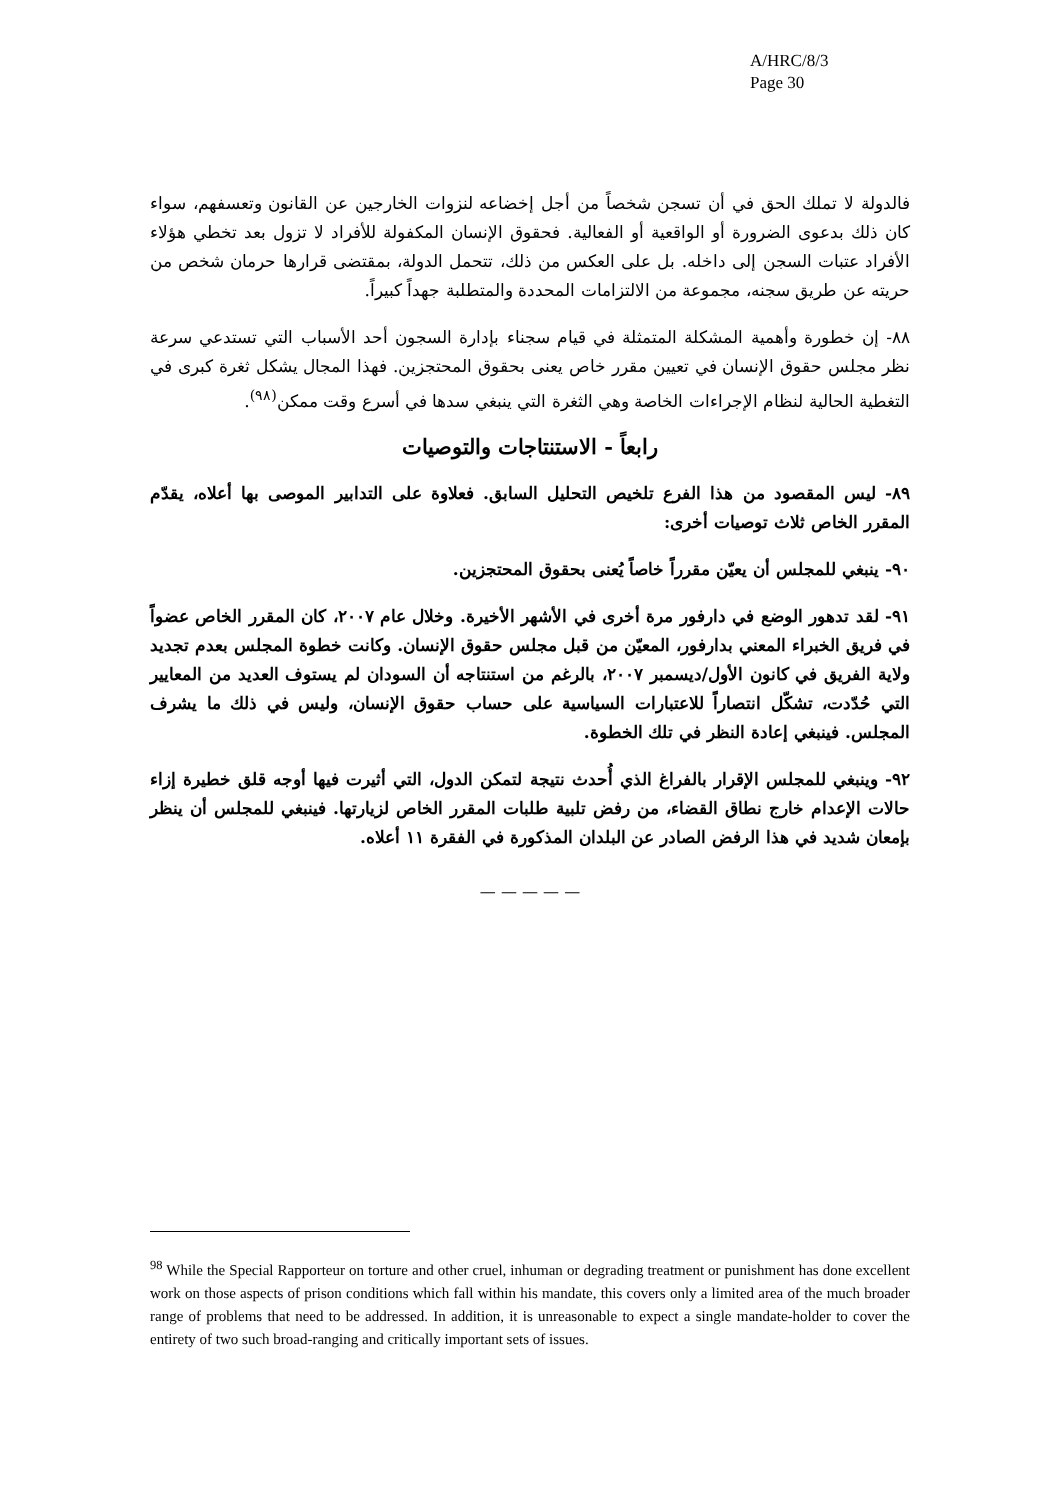A/HRC/8/3
Page 30
فالدولة لا تملك الحق في أن تسجن شخصاً من أجل إخضاعه لنزوات الخارجين عن القانون وتعسفهم، سواء كان ذلك بدعوى الضرورة أو الواقعية أو الفعالية. فحقوق الإنسان المكفولة للأفراد لا تزول بعد تخطي هؤلاء الأفراد عتبات السجن إلى داخله. بل على العكس من ذلك، تتحمل الدولة، بمقتضى قرارها حرمان شخص من حريته عن طريق سجنه، مجموعة من الالتزامات المحددة والمتطلبة جهداً كبيراً.
٨٨- إن خطورة وأهمية المشكلة المتمثلة في قيام سجناء بإدارة السجون أحد الأسباب التي تستدعي سرعة نظر مجلس حقوق الإنسان في تعيين مقرر خاص يعنى بحقوق المحتجزين. فهذا المجال يشكل ثغرة كبرى في التغطية الحالية لنظام الإجراءات الخاصة وهي الثغرة التي ينبغي سدها في أسرع وقت ممكن<sup>(٩٨)</sup>.
رابعاً - الاستنتاجات والتوصيات
٨٩- ليس المقصود من هذا الفرع تلخيص التحليل السابق. فعلاوة على التدابير الموصى بها أعلاه، يقدّم المقرر الخاص ثلاث توصيات أخرى:
٩٠- ينبغي للمجلس أن يعيّن مقرراً خاصاً يُعنى بحقوق المحتجزين.
٩١- لقد تدهور الوضع في دارفور مرة أخرى في الأشهر الأخيرة. وخلال عام ٢٠٠٧، كان المقرر الخاص عضواً في فريق الخبراء المعني بدارفور، المعيّن من قبل مجلس حقوق الإنسان. وكانت خطوة المجلس بعدم تجديد ولاية الفريق في كانون الأول/ديسمبر ٢٠٠٧، بالرغم من استنتاجه أن السودان لم يستوف العديد من المعايير التي حُدّدت، تشكّل انتصاراً للاعتبارات السياسية على حساب حقوق الإنسان، وليس في ذلك ما يشرف المجلس. فينبغي إعادة النظر في تلك الخطوة.
٩٢- وينبغي للمجلس الإقرار بالفراغ الذي أُحدث نتيجة لتمكن الدول، التي أثيرت فيها أوجه قلق خطيرة إزاء حالات الإعدام خارج نطاق القضاء، من رفض تلبية طلبات المقرر الخاص لزيارتها. فينبغي للمجلس أن ينظر بإمعان شديد في هذا الرفض الصادر عن البلدان المذكورة في الفقرة ١١ أعلاه.
— — — — —
<sup>98</sup> While the Special Rapporteur on torture and other cruel, inhuman or degrading treatment or punishment has done excellent work on those aspects of prison conditions which fall within his mandate, this covers only a limited area of the much broader range of problems that need to be addressed. In addition, it is unreasonable to expect a single mandate-holder to cover the entirety of two such broad-ranging and critically important sets of issues.